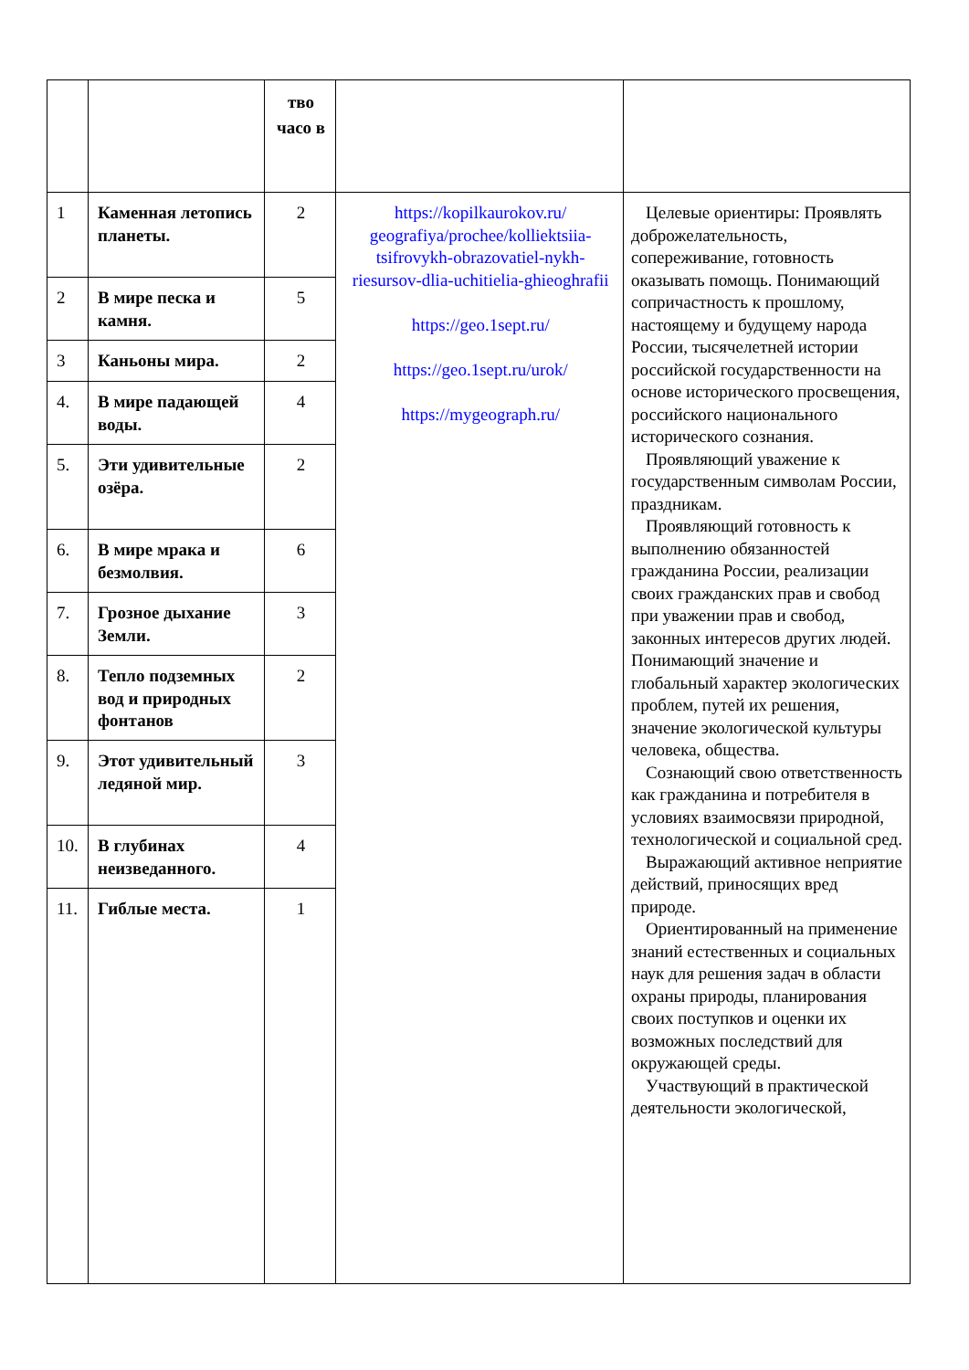| | | тво часо в | | |
| 1 | Каменная летопись планеты. | 2 | https://kopilkaurokov.ru/ geografiya/prochee/kolliektsiia-tsifrovykh-obrazovatiel-nykh-riesursov-dlia-uchitielia-ghieoghrafii https://geo.1sept.ru/ https://geo.1sept.ru/urok/ https://mygeograph.ru/ | Целевые ориентиры: Проявлять доброжелательность, сопереживание, готовность оказывать помощь. Понимающий сопричастность к прошлому, настоящему и будущему народа России, тысячелетней истории российской государственности на основе исторического просвещения, российского национального исторического сознания. Проявляющий уважение к государственным символам России, праздникам. Проявляющий готовность к выполнению обязанностей гражданина России, реализации своих гражданских прав и свобод при уважении прав и свобод, законных интересов других людей. Понимающий значение и глобальный характер экологических проблем, путей их решения, значение экологической культуры человека, общества. Сознающий свою ответственность как гражданина и потребителя в условиях взаимосвязи природной, технологической и социальной сред. Выражающий активное неприятие действий, приносящих вред природе. Ориентированный на применение знаний естественных и социальных наук для решения задач в области охраны природы, планирования своих поступков и оценки их возможных последствий для окружающей среды. Участвующий в практической деятельности экологической, |
| 2 | В мире песка и камня. | 5 | | |
| 3 | Каньоны мира. | 2 | | |
| 4. | В мире падающей воды. | 4 | | |
| 5. | Эти удивительные озёра. | 2 | | |
| 6. | В мире мрака и безмолвия. | 6 | | |
| 7. | Грозное дыхание Земли. | 3 | | |
| 8. | Тепло подземных вод и природных фонтанов | 2 | | |
| 9. | Этот удивительный ледяной мир. | 3 | | |
| 10. | В глубинах неизведанного. | 4 | | |
| 11. | Гиблые места. | 1 | | |